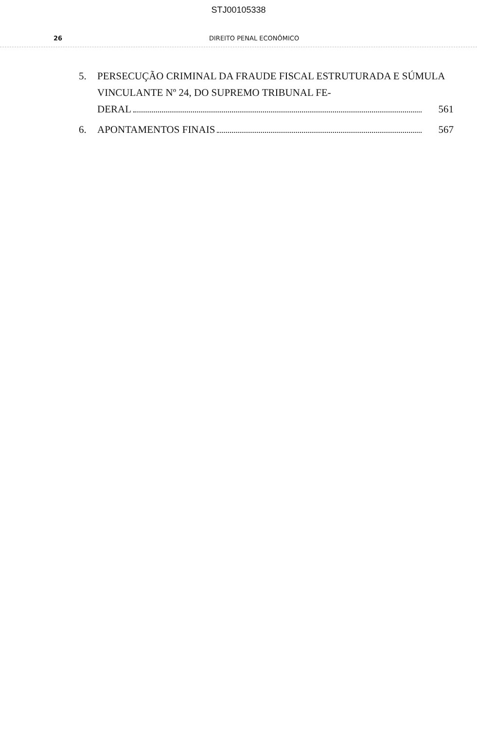STJ00105338
26 DIREITO PENAL ECONÔMICO
5. PERSECUÇÃO CRIMINAL DA FRAUDE FISCAL ESTRUTURADA E SÚMULA VINCULANTE Nº 24, DO SUPREMO TRIBUNAL FE-
DERAL 561
6. APONTAMENTOS FINAIS 567